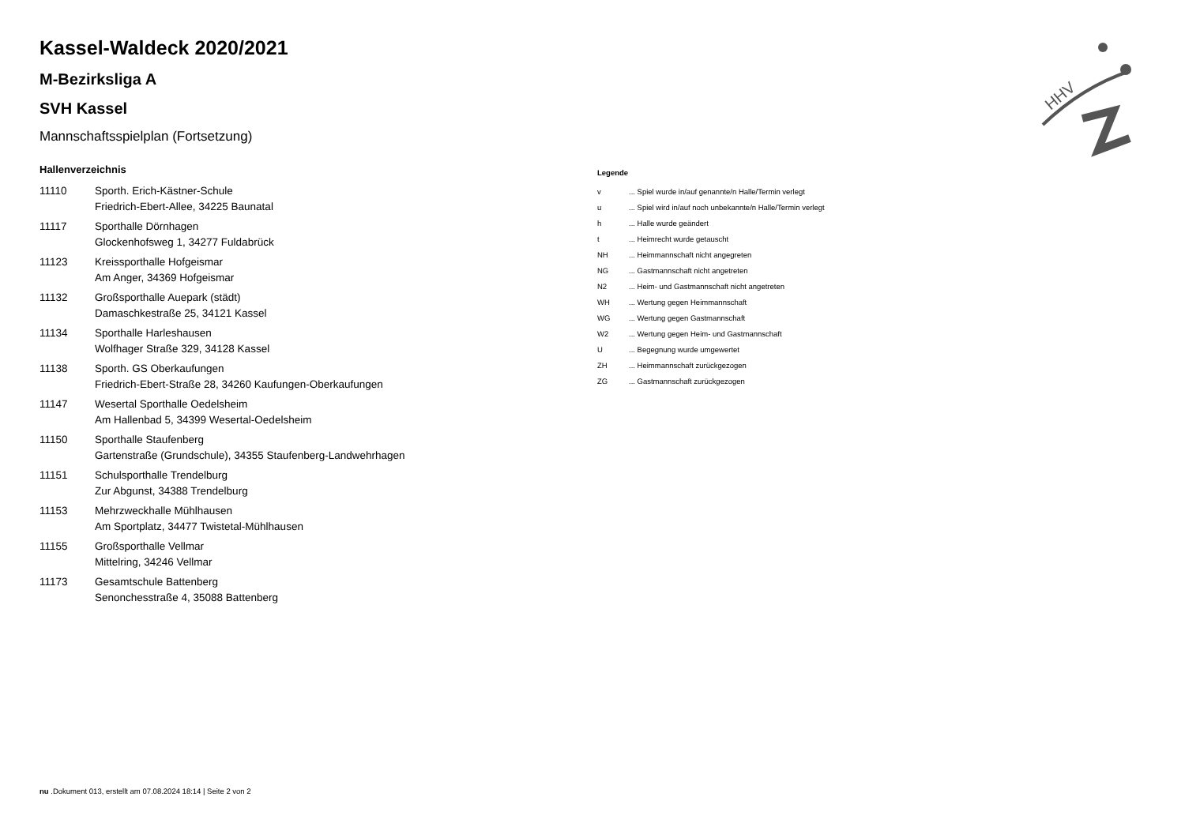HHV
Kassel-Waldeck 2020/2021
M-Bezirksliga A
SVH Kassel
Mannschaftsspielplan (Fortsetzung)
Hallenverzeichnis
| 11110 | Sporth. Erich-Kästner-Schule Friedrich-Ebert-Allee, 34225 Baunatal |
| 11117 | Sporthalle Dörnhagen Glockenhofsweg 1, 34277 Fuldabrück |
| 11123 | Kreissporthalle Hofgeismar Am Anger, 34369 Hofgeismar |
| 11132 | Großsporthalle Auepark (städt) Damaschkestraße 25, 34121 Kassel |
| 11134 | Sporthalle Harleshausen Wolfhager Straße 329, 34128 Kassel |
| 11138 | Sporth. GS Oberkaufungen Friedrich-Ebert-Straße 28, 34260 Kaufungen-Oberkaufungen |
| 11147 | Wesertal Sporthalle Oedelsheim Am Hallenbad 5, 34399 Wesertal-Oedelsheim |
| 11150 | Sporthalle Staufenberg Gartenstraße (Grundschule), 34355 Staufenberg-Landwehrhagen |
| 11151 | Schulsporthalle Trendelburg Zur Abgunst, 34388 Trendelburg |
| 11153 | Mehrzweckhalle Mühlhausen Am Sportplatz, 34477 Twistetal-Mühlhausen |
| 11155 | Großsporthalle Vellmar Mittelring, 34246 Vellmar |
| 11173 | Gesamtschule Battenberg Senonchesstraße 4, 35088 Battenberg |
Legende
| v | ... Spiel wurde in/auf genannte/n Halle/Termin verlegt |
| u | ... Spiel wird in/auf noch unbekannte/n Halle/Termin verlegt |
| h | ... Halle wurde geändert |
| t | ... Heimrecht wurde getauscht |
| NH | ... Heimmannschaft nicht angegreten |
| NG | ... Gastmannschaft nicht angetreten |
| N2 | ... Heim- und Gastmannschaft nicht angetreten |
| WH | ... Wertung gegen Heimmannschaft |
| WG | ... Wertung gegen Gastmannschaft |
| W2 | ... Wertung gegen Heim- und Gastmannschaft |
| U | ... Begegnung wurde umgewertet |
| ZH | ... Heimmannschaft zurückgezogen |
| ZG | ... Gastmannschaft zurückgezogen |
nu .Dokument 013, erstellt am 07.08.2024 18:14 | Seite 2 von 2